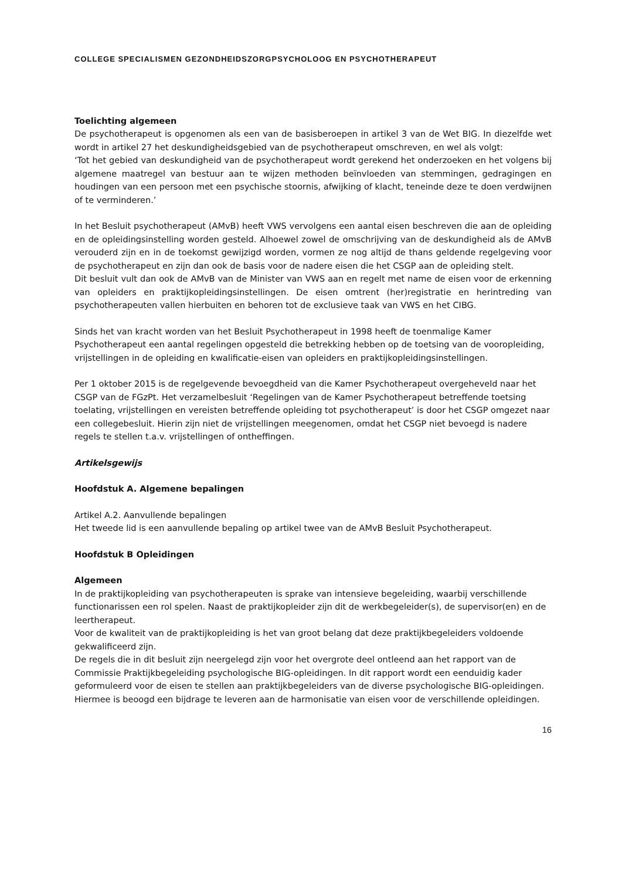COLLEGE SPECIALISMEN GEZONDHEIDSZORGPSYCHOLOOG EN PSYCHOTHERAPEUT
Toelichting algemeen
De psychotherapeut is opgenomen als een van de basisberoepen in artikel 3 van de Wet BIG. In diezelfde wet wordt in artikel 27 het deskundigheidsgebied van de psychotherapeut omschreven, en wel als volgt:
‘Tot het gebied van deskundigheid van de psychotherapeut wordt gerekend het onderzoeken en het volgens bij algemene maatregel van bestuur aan te wijzen methoden beïnvloeden van stemmingen, gedragingen en houdingen van een persoon met een psychische stoornis, afwijking of klacht, teneinde deze te doen verdwijnen of te verminderen.’
In het Besluit psychotherapeut (AMvB) heeft VWS vervolgens een aantal eisen beschreven die aan de opleiding en de opleidingsinstelling worden gesteld. Alhoewel zowel de omschrijving van de deskundigheid als de AMvB verouderd zijn en in de toekomst gewijzigd worden, vormen ze nog altijd de thans geldende regelgeving voor de psychotherapeut en zijn dan ook de basis voor de nadere eisen die het CSGP aan de opleiding stelt.
Dit besluit vult dan ook de AMvB van de Minister van VWS aan en regelt met name de eisen voor de erkenning van opleiders en praktijkopleidingsinstellingen. De eisen omtrent (her)registratie en herintreding van psychotherapeuten vallen hierbuiten en behoren tot de exclusieve taak van VWS en het CIBG.
Sinds het van kracht worden van het Besluit Psychotherapeut in 1998 heeft de toenmalige Kamer Psychotherapeut een aantal regelingen opgesteld die betrekking hebben op de toetsing van de vooropleiding, vrijstellingen in de opleiding en kwalificatie-eisen van opleiders en praktijkopleidingsinstellingen.
Per 1 oktober 2015 is de regelgevende bevoegdheid van die Kamer Psychotherapeut overgeheveld naar het CSGP van de FGzPt. Het verzamelbesluit ‘Regelingen van de Kamer Psychotherapeut betreffende toetsing toelating, vrijstellingen en vereisten betreffende opleiding tot psychotherapeut’ is door het CSGP omgezet naar een collegebesluit. Hierin zijn niet de vrijstellingen meegenomen, omdat het CSGP niet bevoegd is nadere regels te stellen t.a.v. vrijstellingen of ontheffingen.
Artikelsgewijs
Hoofdstuk A. Algemene bepalingen
Artikel A.2. Aanvullende bepalingen
Het tweede lid is een aanvullende bepaling op artikel twee van de AMvB Besluit Psychotherapeut.
Hoofdstuk B Opleidingen
Algemeen
In de praktijkopleiding van psychotherapeuten is sprake van intensieve begeleiding, waarbij verschillende functionarissen een rol spelen. Naast de praktijkopleider zijn dit de werkbegeleider(s), de supervisor(en) en de leertherapeut.
Voor de kwaliteit van de praktijkopleiding is het van groot belang dat deze praktijkbegeleiders voldoende gekwalificeerd zijn.
De regels die in dit besluit zijn neergelegd zijn voor het overgrote deel ontleend aan het rapport van de Commissie Praktijkbegeleiding psychologische BIG-opleidingen. In dit rapport wordt een eenduidig kader geformuleerd voor de eisen te stellen aan praktijkbegeleiders van de diverse psychologische BIG-opleidingen. Hiermee is beoogd een bijdrage te leveren aan de harmonisatie van eisen voor de verschillende opleidingen.
16